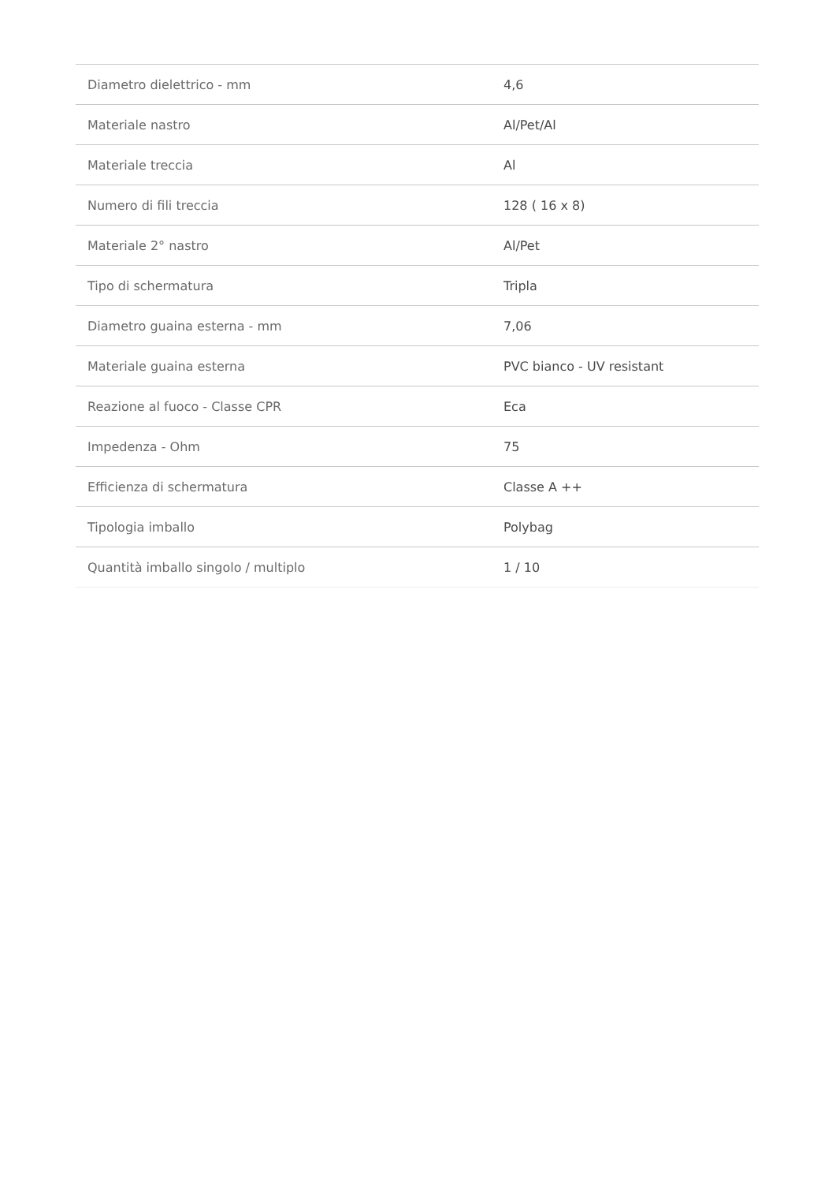| Diametro dielettrico - mm | 4,6 |
| Materiale nastro | Al/Pet/Al |
| Materiale treccia | Al |
| Numero di fili treccia | 128 ( 16 x 8) |
| Materiale 2° nastro | Al/Pet |
| Tipo di schermatura | Tripla |
| Diametro guaina esterna - mm | 7,06 |
| Materiale guaina esterna | PVC bianco - UV resistant |
| Reazione al fuoco - Classe CPR | Eca |
| Impedenza - Ohm | 75 |
| Efficienza di schermatura | Classe A ++ |
| Tipologia imballo | Polybag |
| Quantità imballo singolo / multiplo | 1 / 10 |